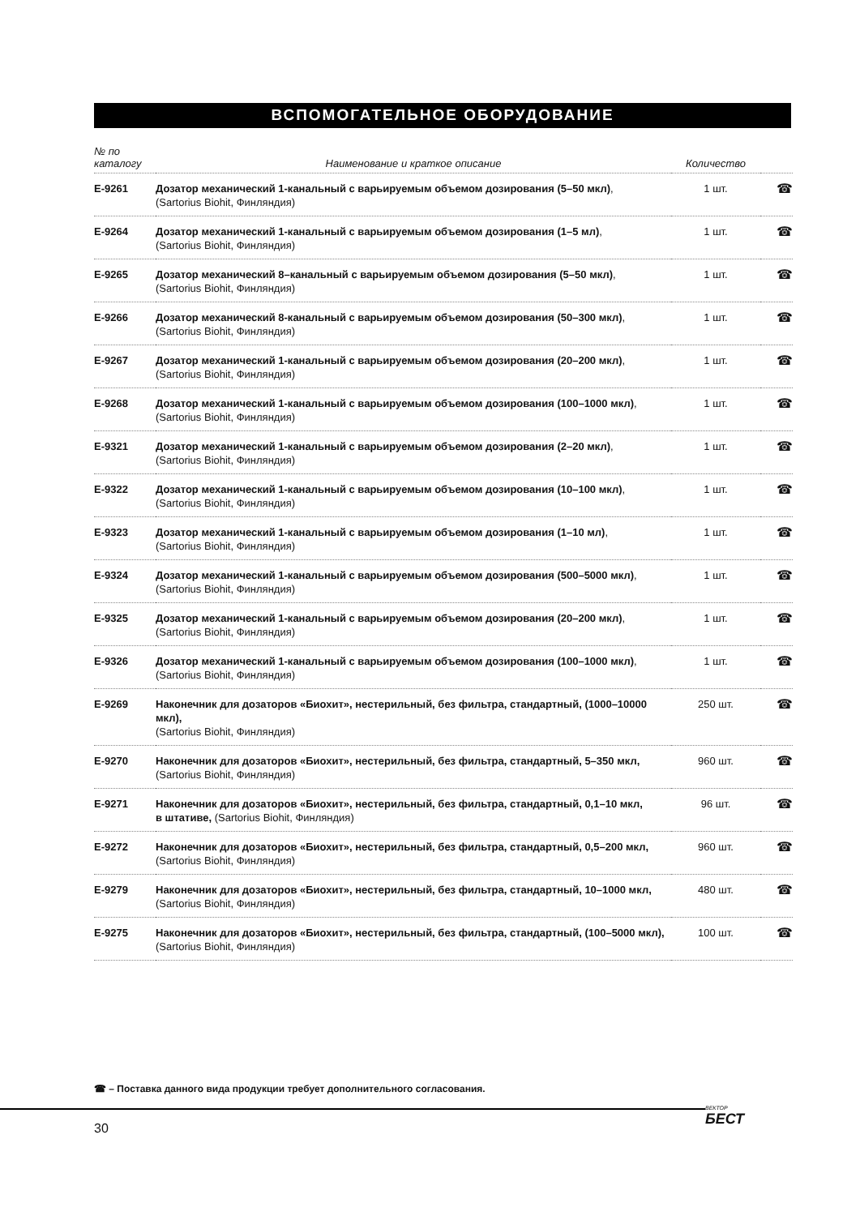ВСПОМОГАТЕЛЬНОЕ ОБОРУДОВАНИЕ
| № по каталогу | Наименование и краткое описание | Количество | |
| --- | --- | --- | --- |
| E-9261 | Дозатор механический 1-канальный с варьируемым объемом дозирования (5–50 мкл) , (Sartorius Biohit, Финляндия) | 1 шт. | ☎ |
| E-9264 | Дозатор механический 1-канальный с варьируемым объемом дозирования (1–5 мл) , (Sartorius Biohit, Финляндия) | 1 шт. | ☎ |
| E-9265 | Дозатор механический 8–канальный с варьируемым объемом дозирования (5–50 мкл) , (Sartorius Biohit, Финляндия) | 1 шт. | ☎ |
| E-9266 | Дозатор механический 8-канальный с варьируемым объемом дозирования (50–300 мкл) , (Sartorius Biohit, Финляндия) | 1 шт. | ☎ |
| E-9267 | Дозатор механический 1-канальный с варьируемым объемом дозирования (20–200 мкл) , (Sartorius Biohit, Финляндия) | 1 шт. | ☎ |
| E-9268 | Дозатор механический 1-канальный с варьируемым объемом дозирования (100–1000 мкл) , (Sartorius Biohit, Финляндия) | 1 шт. | ☎ |
| E-9321 | Дозатор механический 1-канальный с варьируемым объемом дозирования (2–20 мкл) , (Sartorius Biohit, Финляндия) | 1 шт. | ☎ |
| E-9322 | Дозатор механический 1-канальный с варьируемым объемом дозирования (10–100 мкл) , (Sartorius Biohit, Финляндия) | 1 шт. | ☎ |
| E-9323 | Дозатор механический 1-канальный с варьируемым объемом дозирования (1–10 мл) , (Sartorius Biohit, Финляндия) | 1 шт. | ☎ |
| E-9324 | Дозатор механический 1-канальный с варьируемым объемом дозирования (500–5000 мкл) , (Sartorius Biohit, Финляндия) | 1 шт. | ☎ |
| E-9325 | Дозатор механический 1-канальный с варьируемым объемом дозирования (20–200 мкл) , (Sartorius Biohit, Финляндия) | 1 шт. | ☎ |
| E-9326 | Дозатор механический 1-канальный с варьируемым объемом дозирования (100–1000 мкл) , (Sartorius Biohit, Финляндия) | 1 шт. | ☎ |
| E-9269 | Наконечник для дозаторов «Биохит», нестерильный, без фильтра, стандартный, (1000–10000 мкл), (Sartorius Biohit, Финляндия) | 250 шт. | ☎ |
| E-9270 | Наконечник для дозаторов «Биохит», нестерильный, без фильтра, стандартный, 5–350 мкл, (Sartorius Biohit, Финляндия) | 960 шт. | ☎ |
| E-9271 | Наконечник для дозаторов «Биохит», нестерильный, без фильтра, стандартный, 0,1–10 мкл, в штативе, (Sartorius Biohit, Финляндия) | 96 шт. | ☎ |
| E-9272 | Наконечник для дозаторов «Биохит», нестерильный, без фильтра, стандартный, 0,5–200 мкл, (Sartorius Biohit, Финляндия) | 960 шт. | ☎ |
| E-9279 | Наконечник для дозаторов «Биохит», нестерильный, без фильтра, стандартный, 10–1000 мкл, (Sartorius Biohit, Финляндия) | 480 шт. | ☎ |
| E-9275 | Наконечник для дозаторов «Биохит», нестерильный, без фильтра, стандартный, (100–5000 мкл), (Sartorius Biohit, Финляндия) | 100 шт. | ☎ |
☎ – Поставка данного вида продукции требует дополнительного согласования.
30
ВЕКТОР
БЕСТ